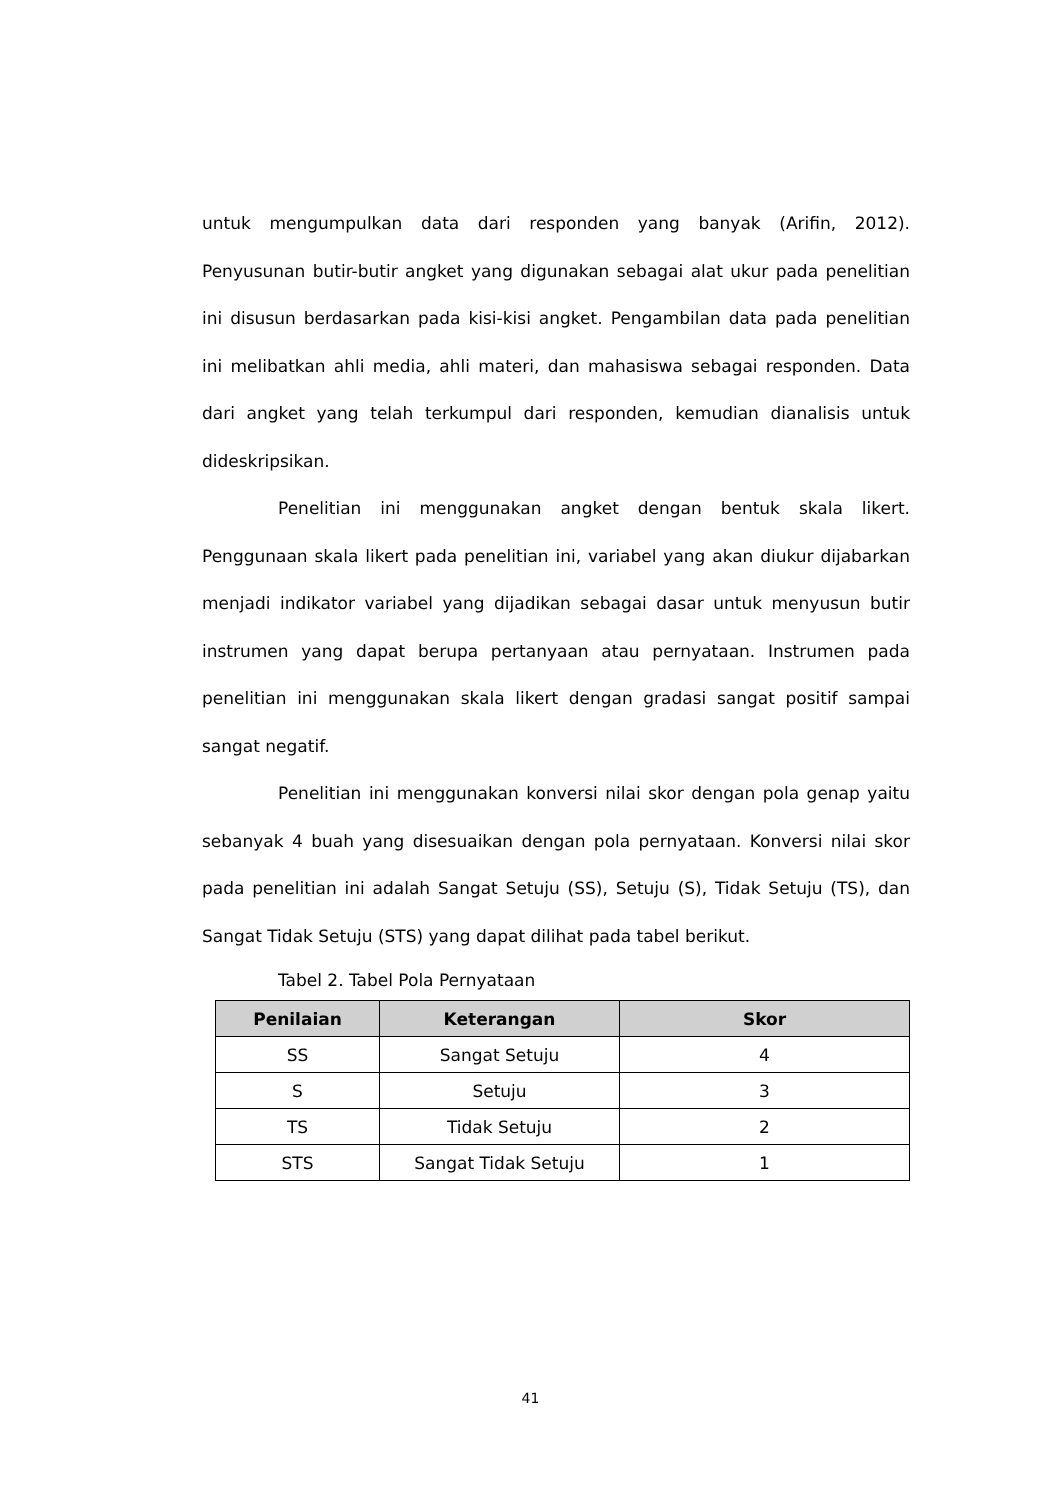untuk mengumpulkan data dari responden yang banyak (Arifin, 2012). Penyusunan butir-butir angket yang digunakan sebagai alat ukur pada penelitian ini disusun berdasarkan pada kisi-kisi angket. Pengambilan data pada penelitian ini melibatkan ahli media, ahli materi, dan mahasiswa sebagai responden. Data dari angket yang telah terkumpul dari responden, kemudian dianalisis untuk dideskripsikan.
Penelitian ini menggunakan angket dengan bentuk skala likert. Penggunaan skala likert pada penelitian ini, variabel yang akan diukur dijabarkan menjadi indikator variabel yang dijadikan sebagai dasar untuk menyusun butir instrumen yang dapat berupa pertanyaan atau pernyataan. Instrumen pada penelitian ini menggunakan skala likert dengan gradasi sangat positif sampai sangat negatif.
Penelitian ini menggunakan konversi nilai skor dengan pola genap yaitu sebanyak 4 buah yang disesuaikan dengan pola pernyataan. Konversi nilai skor pada penelitian ini adalah Sangat Setuju (SS), Setuju (S), Tidak Setuju (TS), dan Sangat Tidak Setuju (STS) yang dapat dilihat pada tabel berikut.
Tabel 2. Tabel Pola Pernyataan
| Penilaian | Keterangan | Skor |
| --- | --- | --- |
| SS | Sangat Setuju | 4 |
| S | Setuju | 3 |
| TS | Tidak Setuju | 2 |
| STS | Sangat Tidak Setuju | 1 |
41